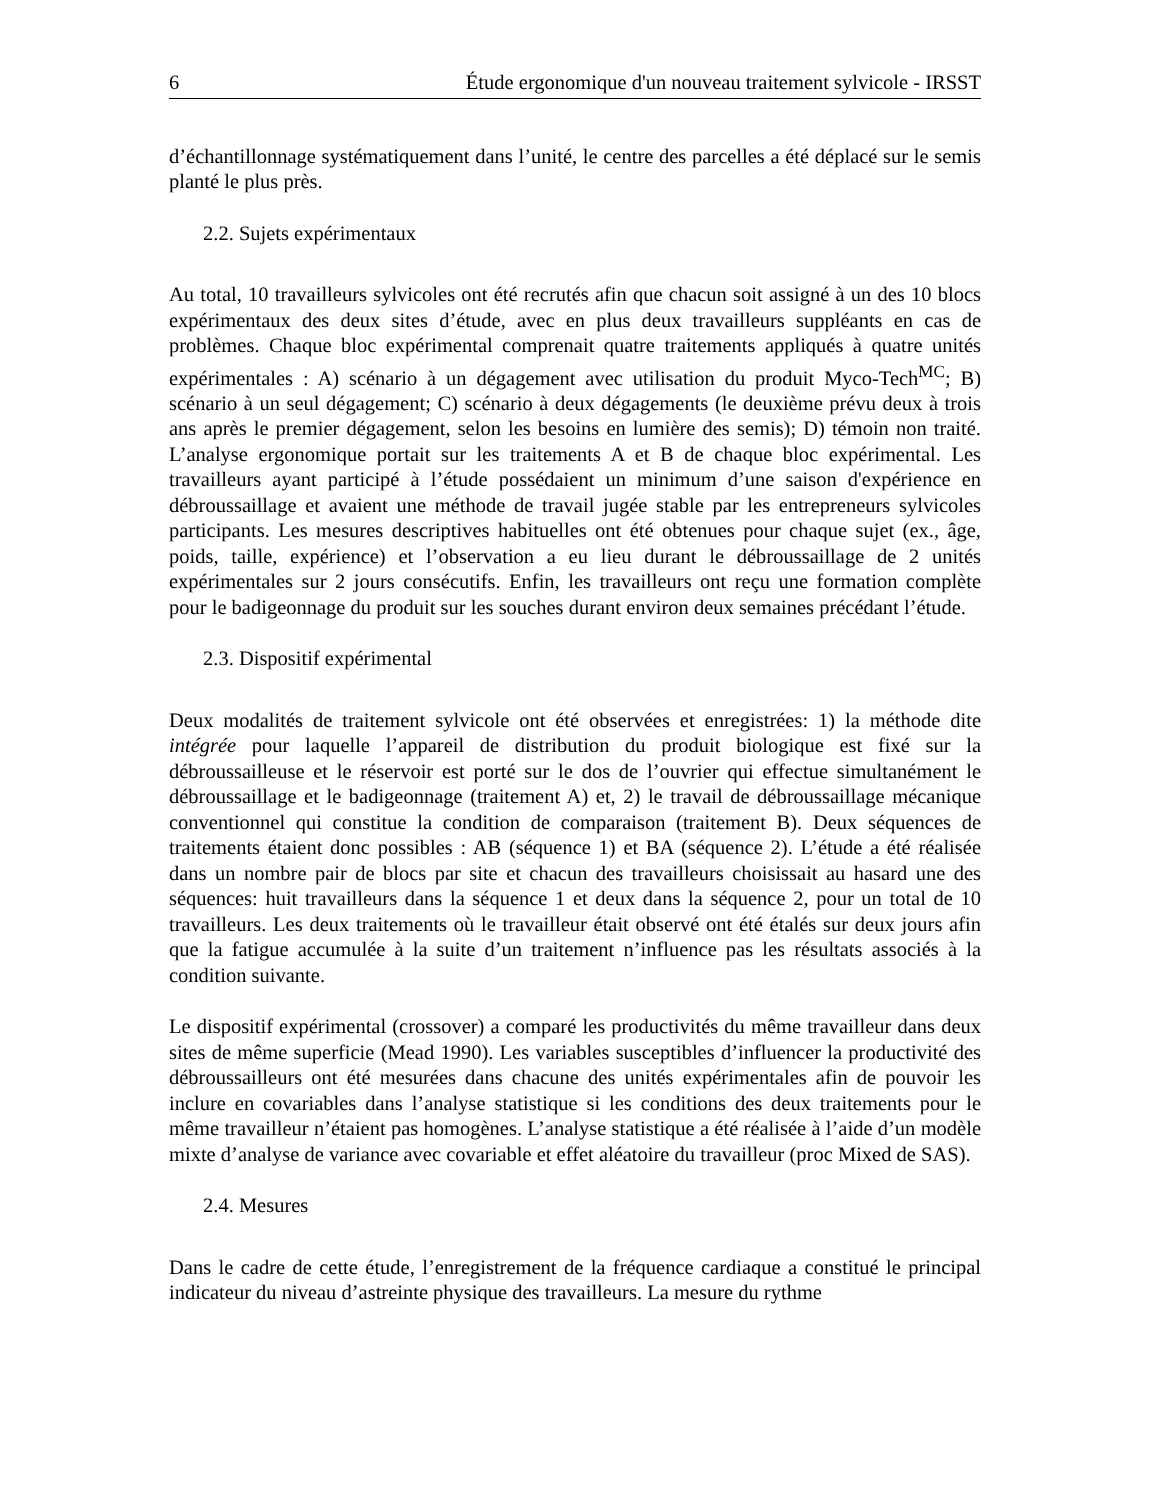6 Étude ergonomique d'un nouveau traitement sylvicole - IRSST
d’échantillonnage systématiquement dans l’unité, le centre des parcelles a été déplacé sur le semis planté le plus près.
2.2. Sujets expérimentaux
Au total, 10 travailleurs sylvicoles ont été recrutés afin que chacun soit assigné à un des 10 blocs expérimentaux des deux sites d’étude, avec en plus deux travailleurs suppléants en cas de problèmes. Chaque bloc expérimental comprenait quatre traitements appliqués à quatre unités expérimentales : A) scénario à un dégagement avec utilisation du produit Myco-Tech<sup>MC</sup>; B) scénario à un seul dégagement; C) scénario à deux dégagements (le deuxième prévu deux à trois ans après le premier dégagement, selon les besoins en lumière des semis); D) témoin non traité. L’analyse ergonomique portait sur les traitements A et B de chaque bloc expérimental. Les travailleurs ayant participé à l’étude possédaient un minimum d’une saison d'expérience en débroussaillage et avaient une méthode de travail jugée stable par les entrepreneurs sylvicoles participants. Les mesures descriptives habituelles ont été obtenues pour chaque sujet (ex., âge, poids, taille, expérience) et l’observation a eu lieu durant le débroussaillage de 2 unités expérimentales sur 2 jours consécutifs. Enfin, les travailleurs ont reçu une formation complète pour le badigeonnage du produit sur les souches durant environ deux semaines précédant l’étude.
2.3. Dispositif expérimental
Deux modalités de traitement sylvicole ont été observées et enregistrées: 1) la méthode dite intégrée pour laquelle l’appareil de distribution du produit biologique est fixé sur la débroussailleuse et le réservoir est porté sur le dos de l’ouvrier qui effectue simultanément le débroussaillage et le badigeonnage (traitement A) et, 2) le travail de débroussaillage mécanique conventionnel qui constitue la condition de comparaison (traitement B). Deux séquences de traitements étaient donc possibles : AB (séquence 1) et BA (séquence 2). L’étude a été réalisée dans un nombre pair de blocs par site et chacun des travailleurs choisissait au hasard une des séquences: huit travailleurs dans la séquence 1 et deux dans la séquence 2, pour un total de 10 travailleurs. Les deux traitements où le travailleur était observé ont été étalés sur deux jours afin que la fatigue accumulée à la suite d’un traitement n’influence pas les résultats associés à la condition suivante.
Le dispositif expérimental (crossover) a comparé les productivités du même travailleur dans deux sites de même superficie (Mead 1990). Les variables susceptibles d’influencer la productivité des débroussailleurs ont été mesurées dans chacune des unités expérimentales afin de pouvoir les inclure en covariables dans l’analyse statistique si les conditions des deux traitements pour le même travailleur n’étaient pas homogènes. L’analyse statistique a été réalisée à l’aide d’un modèle mixte d’analyse de variance avec covariable et effet aléatoire du travailleur (proc Mixed de SAS).
2.4. Mesures
Dans le cadre de cette étude, l’enregistrement de la fréquence cardiaque a constitué le principal indicateur du niveau d’astreinte physique des travailleurs. La mesure du rythme